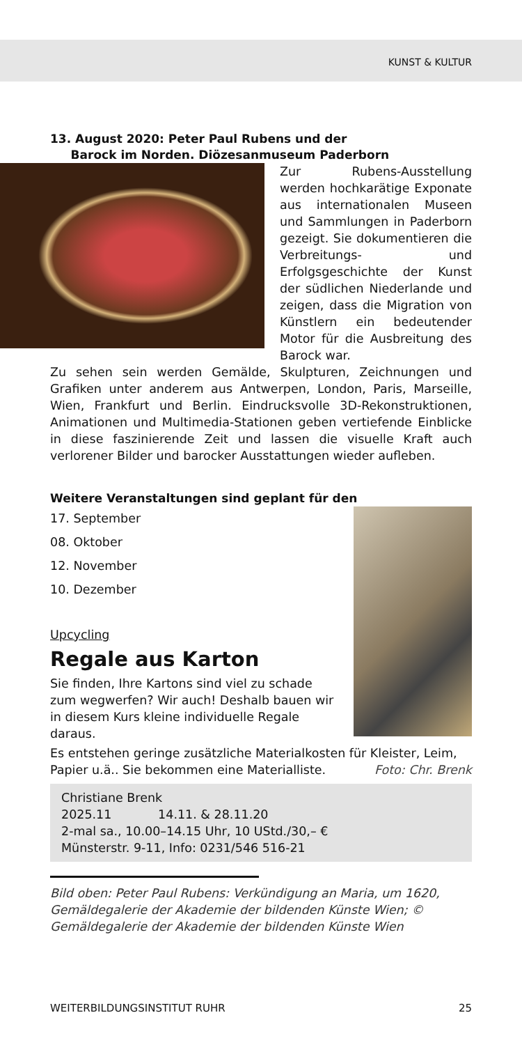KUNST & KULTUR
13. August 2020: Peter Paul Rubens und der
Barock im Norden. Diözesanmuseum Paderborn
Zur Rubens-Ausstellung werden hochkarätige Exponate aus internationalen Museen und Sammlungen in Paderborn gezeigt. Sie dokumentieren die Verbreitungs- und Erfolgsgeschichte der Kunst der südlichen Niederlande und zeigen, dass die Migration von Künstlern ein bedeutender Motor für die Ausbreitung des Barock war.
Zu sehen sein werden Gemälde, Skulpturen, Zeichnungen und Grafiken unter anderem aus Antwerpen, London, Paris, Marseille, Wien, Frankfurt und Berlin. Eindrucksvolle 3D-Rekonstruktionen, Animationen und Multimedia-Stationen geben vertiefende Einblicke in diese faszinierende Zeit und lassen die visuelle Kraft auch verlorener Bilder und barocker Ausstattungen wieder aufleben.
Weitere Veranstaltungen sind geplant für den
17. September
08. Oktober
12. November
10. Dezember
Upcycling
Regale aus Karton
Sie finden, Ihre Kartons sind viel zu schade zum wegwerfen? Wir auch! Deshalb bauen wir in diesem Kurs kleine individuelle Regale daraus.
Es entstehen geringe zusätzliche Materialkosten für Kleister, Leim, Papier u.ä.. Sie bekommen eine Materialliste. Foto: Chr. Brenk
Christiane Brenk
2025.11 14.11. & 28.11.20
2-mal sa., 10.00–14.15 Uhr, 10 UStd./30,– €
Münsterstr. 9-11, Info: 0231/546 516-21
Bild oben: Peter Paul Rubens: Verkündigung an Maria, um 1620, Gemäldegalerie der Akademie der bildenden Künste Wien; © Gemäldegalerie der Akademie der bildenden Künste Wien
WEITERBILDUNGSINSTITUT RUHR 25